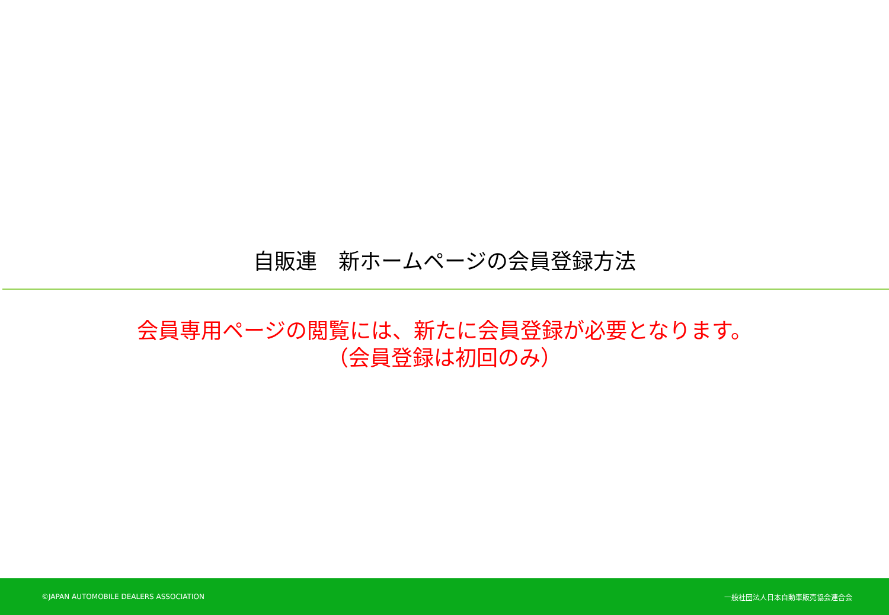自販連　新ホームページの会員登録方法
会員専用ページの閲覧には、新たに会員登録が必要となります。
（会員登録は初回のみ）
©JAPAN AUTOMOBILE DEALERS ASSOCIATION 一般社団法人日本自動車販売協会連合会